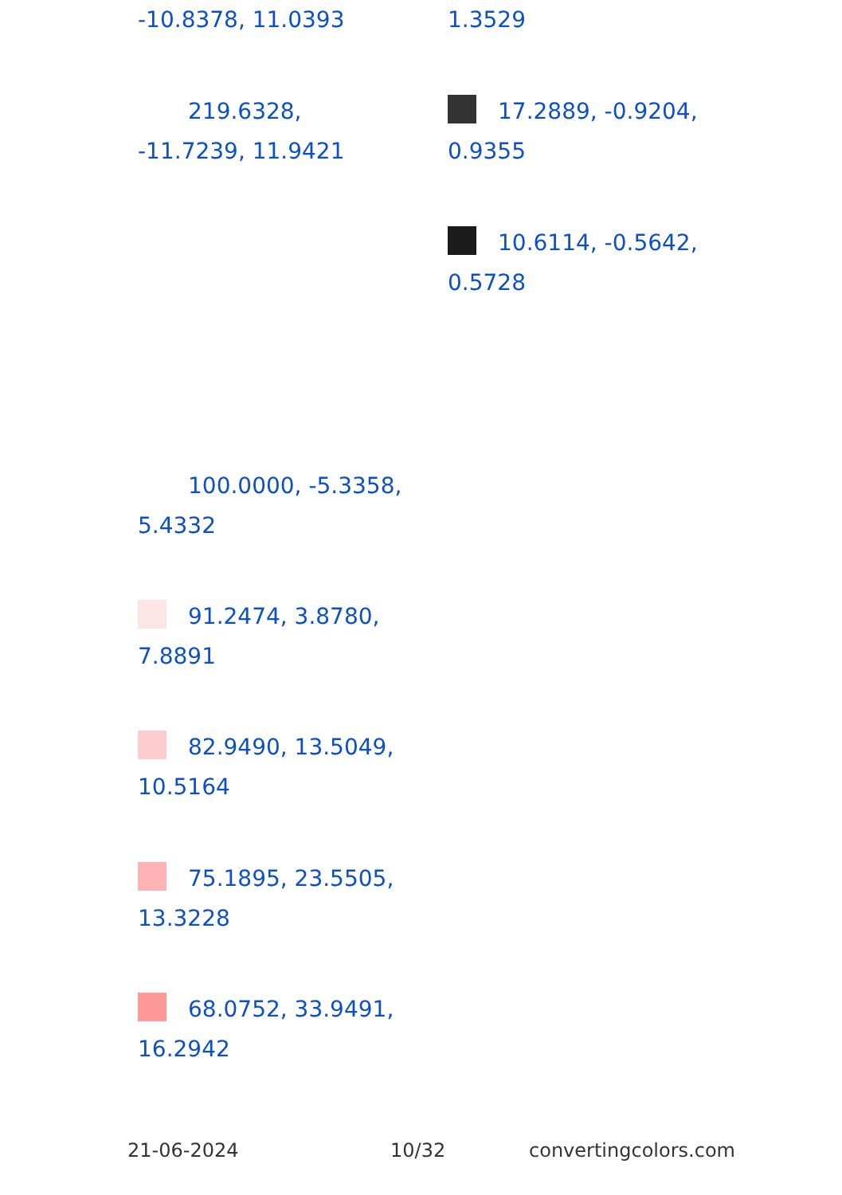-10.8378, 11.0393 1.3529
219.6328, -11.7239, 11.9421
17.2889, -0.9204, 0.9355
10.6114, -0.5642, 0.5728
100.0000, -5.3358, 5.4332
91.2474, 3.8780, 7.8891
82.9490, 13.5049, 10.5164
75.1895, 23.5505, 13.3228
68.0752, 33.9491, 16.2942
21-06-2024 10/32 convertingcolors.com